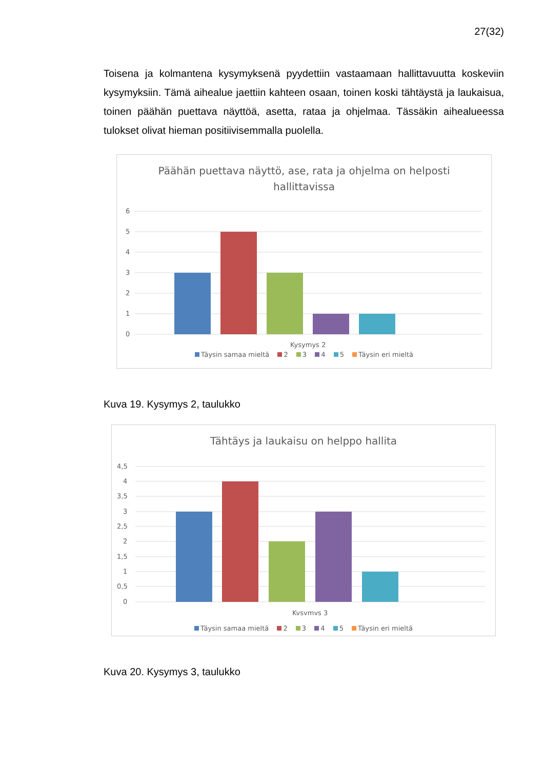27(32)
Toisena ja kolmantena kysymyksenä pyydettiin vastaamaan hallittavuutta koskeviin kysymyksiin. Tämä aihealue jaettiin kahteen osaan, toinen koski tähtäystä ja laukaisua, toinen päähän puettava näyttöä, asetta, rataa ja ohjelmaa. Tässäkin aihealueessa tulokset olivat hieman positiivisemmalla puolella.
Päähän puettava näyttö, ase, rata ja ohjelma on helposti
hallittavissa
6
5
4
3
2
1
0
Kysymys 2
Täysin samaa mieltä 2 3 4 5 Täysin eri mieltä
Kuva 19. Kysymys 2, taulukko
Tähtäys ja laukaisu on helppo hallita
4,5
4
3,5
3
2,5
2
1,5
1
0,5
0
Kysymys 3
Täysin samaa mieltä 2 3 4 5 Täysin eri mieltä
Kuva 20. Kysymys 3, taulukko